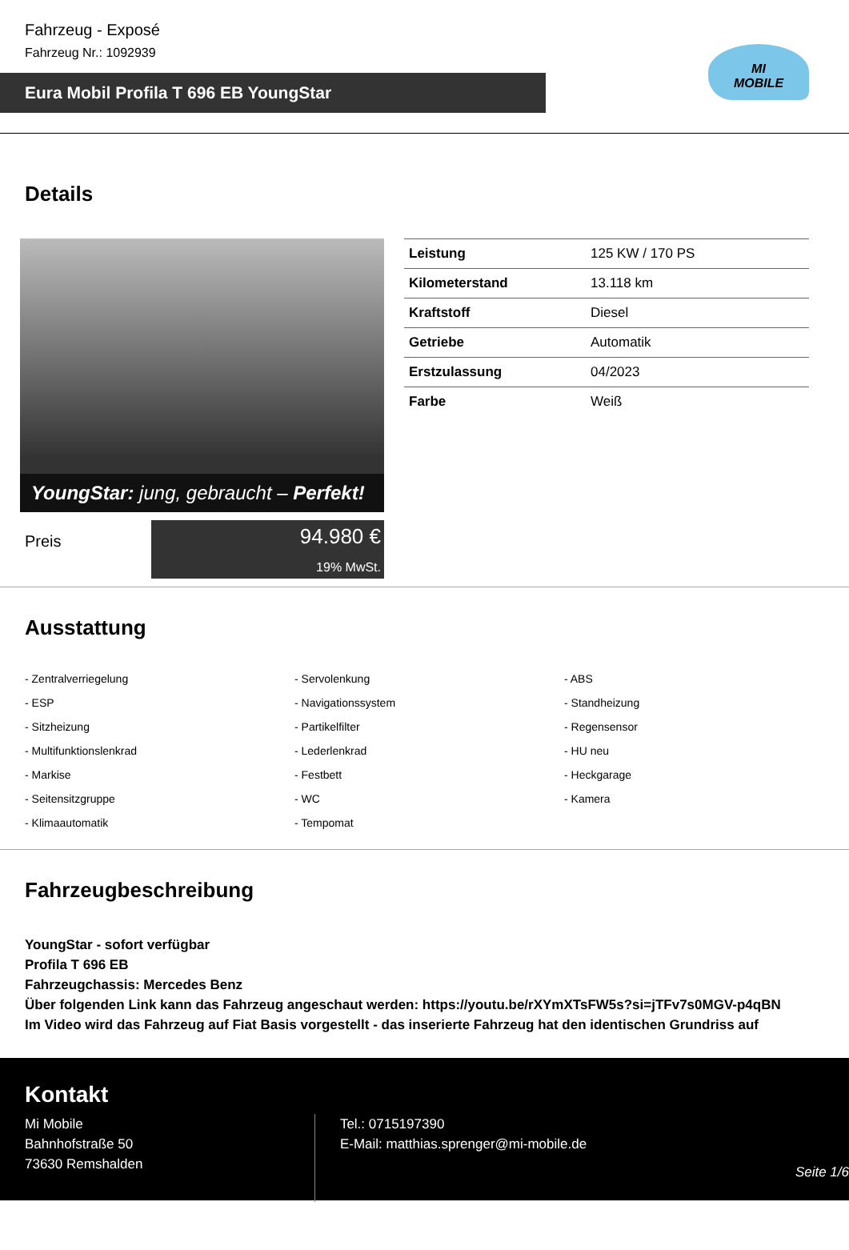Fahrzeug - Exposé
Fahrzeug Nr.: 1092939
Eura Mobil Profila T 696 EB YoungStar
MI
MOBILE
Details
YoungStar: jung, gebraucht – Perfekt!
Preis
94.980 €
19% MwSt.
| Leistung | 125 KW / 170 PS |
| Kilometerstand | 13.118 km |
| Kraftstoff | Diesel |
| Getriebe | Automatik |
| Erstzulassung | 04/2023 |
| Farbe | Weiß |
Ausstattung
- Zentralverriegelung
- Servolenkung
- ABS
- ESP
- Navigationssystem
- Standheizung
- Sitzheizung
- Partikelfilter
- Regensensor
- Multifunktionslenkrad
- Lederlenkrad
- HU neu
- Markise
- Festbett
- Heckgarage
- Seitensitzgruppe
- WC
- Kamera
- Klimaautomatik
- Tempomat
Fahrzeugbeschreibung
YoungStar - sofort verfügbar
Profila T 696 EB
Fahrzeugchassis: Mercedes Benz
Über folgenden Link kann das Fahrzeug angeschaut werden: https://youtu.be/rXYmXTsFW5s?si=jTFv7s0MGV-p4qBN
Im Video wird das Fahrzeug auf Fiat Basis vorgestellt - das inserierte Fahrzeug hat den identischen Grundriss auf
Kontakt
Mi Mobile
Bahnhofstraße 50
73630 Remshalden
Tel.: 0715197390
E-Mail: matthias.sprenger@mi-mobile.de
Seite 1/6